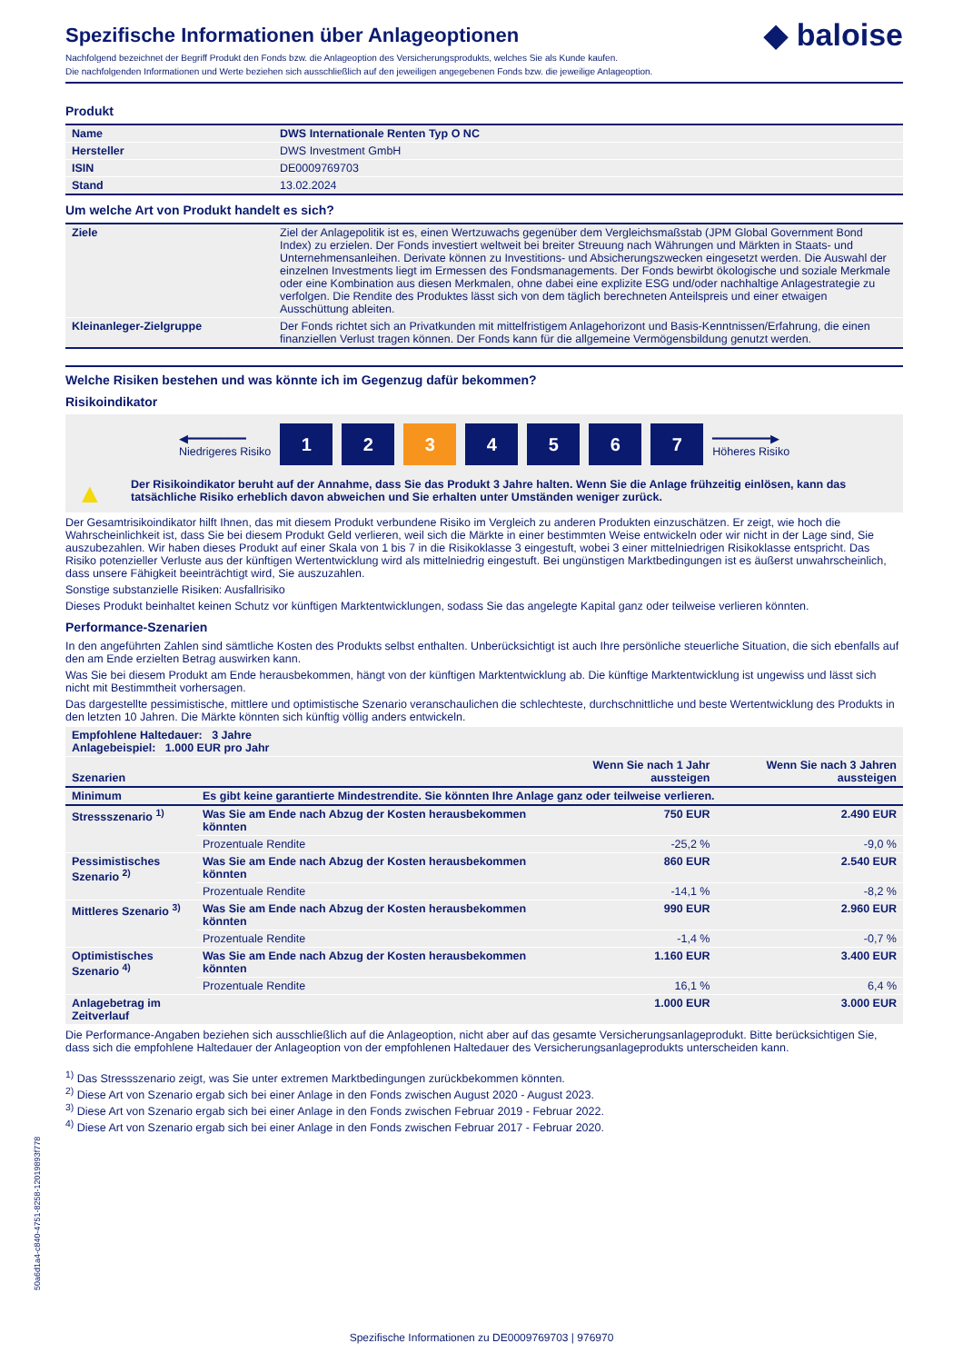◆ baloise
Spezifische Informationen über Anlageoptionen
Nachfolgend bezeichnet der Begriff Produkt den Fonds bzw. die Anlageoption des Versicherungsprodukts, welches Sie als Kunde kaufen.
Die nachfolgenden Informationen und Werte beziehen sich ausschließlich auf den jeweiligen angegebenen Fonds bzw. die jeweilige Anlageoption.
Produkt
| Name | DWS Internationale Renten Typ O NC |
| Hersteller | DWS Investment GmbH |
| ISIN | DE0009769703 |
| Stand | 13.02.2024 |
Um welche Art von Produkt handelt es sich?
| Ziele | Ziel der Anlagepolitik ist es, einen Wertzuwachs gegenüber dem Vergleichsmaßstab (JPM Global Government Bond Index) zu erzielen. Der Fonds investiert weltweit bei breiter Streuung nach Währungen und Märkten in Staats- und Unternehmensanleihen. Derivate können zu Investitions- und Absicherungszwecken eingesetzt werden. Die Auswahl der einzelnen Investments liegt im Ermessen des Fondsmanagements. Der Fonds bewirbt ökologische und soziale Merkmale oder eine Kombination aus diesen Merkmalen, ohne dabei eine explizite ESG und/oder nachhaltige Anlagestrategie zu verfolgen. Die Rendite des Produktes lässt sich von dem täglich berechneten Anteilspreis und einer etwaigen Ausschüttung ableiten. |
| Kleinanleger-Zielgruppe | Der Fonds richtet sich an Privatkunden mit mittelfristigem Anlagehorizont und Basis-Kenntnissen/Erfahrung, die einen finanziellen Verlust tragen können. Der Fonds kann für die allgemeine Vermögensbildung genutzt werden. |
Welche Risiken bestehen und was könnte ich im Gegenzug dafür bekommen?
Risikoindikator
◀━━━━━━━━
Niedrigeres Risiko
1 2 3 4 5 6 7
━━━━━━━━▶
Höheres Risiko
▲ Der Risikoindikator beruht auf der Annahme, dass Sie das Produkt 3 Jahre halten. Wenn Sie die Anlage frühzeitig einlösen, kann das tatsächliche Risiko erheblich davon abweichen und Sie erhalten unter Umständen weniger zurück.
Der Gesamtrisikoindikator hilft Ihnen, das mit diesem Produkt verbundene Risiko im Vergleich zu anderen Produkten einzuschätzen. Er zeigt, wie hoch die Wahrscheinlichkeit ist, dass Sie bei diesem Produkt Geld verlieren, weil sich die Märkte in einer bestimmten Weise entwickeln oder wir nicht in der Lage sind, Sie auszubezahlen. Wir haben dieses Produkt auf einer Skala von 1 bis 7 in die Risikoklasse 3 eingestuft, wobei 3 einer mittelniedrigen Risikoklasse entspricht. Das Risiko potenzieller Verluste aus der künftigen Wertentwicklung wird als mittelniedrig eingestuft. Bei ungünstigen Marktbedingungen ist es äußerst unwahrscheinlich, dass unsere Fähigkeit beeinträchtigt wird, Sie auszuzahlen.
Sonstige substanzielle Risiken: Ausfallrisiko
Dieses Produkt beinhaltet keinen Schutz vor künftigen Marktentwicklungen, sodass Sie das angelegte Kapital ganz oder teilweise verlieren könnten.
Performance-Szenarien
In den angeführten Zahlen sind sämtliche Kosten des Produkts selbst enthalten. Unberücksichtigt ist auch Ihre persönliche steuerliche Situation, die sich ebenfalls auf den am Ende erzielten Betrag auswirken kann.
Was Sie bei diesem Produkt am Ende herausbekommen, hängt von der künftigen Marktentwicklung ab. Die künftige Marktentwicklung ist ungewiss und lässt sich nicht mit Bestimmtheit vorhersagen.
Das dargestellte pessimistische, mittlere und optimistische Szenario veranschaulichen die schlechteste, durchschnittliche und beste Wertentwicklung des Produkts in den letzten 10 Jahren. Die Märkte könnten sich künftig völlig anders entwickeln.
| Empfohlene Haltedauer: 3 Jahre Anlagebeispiel: 1.000 EUR pro Jahr | | | |
| Szenarien | | Wenn Sie nach 1 Jahr aussteigen | Wenn Sie nach 3 Jahren aussteigen |
| Minimum | Es gibt keine garantierte Mindestrendite. Sie könnten Ihre Anlage ganz oder teilweise verlieren. | | |
| Stressszenario <sup>1)</sup> | Was Sie am Ende nach Abzug der Kosten herausbekommen könnten | 750 EUR | 2.490 EUR |
| | Prozentuale Rendite | -25,2 % | -9,0 % |
| Pessimistisches Szenario <sup>2)</sup> | Was Sie am Ende nach Abzug der Kosten herausbekommen könnten | 860 EUR | 2.540 EUR |
| | Prozentuale Rendite | -14,1 % | -8,2 % |
| Mittleres Szenario <sup>3)</sup> | Was Sie am Ende nach Abzug der Kosten herausbekommen könnten | 990 EUR | 2.960 EUR |
| | Prozentuale Rendite | -1,4 % | -0,7 % |
| Optimistisches Szenario <sup>4)</sup> | Was Sie am Ende nach Abzug der Kosten herausbekommen könnten | 1.160 EUR | 3.400 EUR |
| | Prozentuale Rendite | 16,1 % | 6,4 % |
| Anlagebetrag im Zeitverlauf | | 1.000 EUR | 3.000 EUR |
Die Performance-Angaben beziehen sich ausschließlich auf die Anlageoption, nicht aber auf das gesamte Versicherungsanlageprodukt. Bitte berücksichtigen Sie, dass sich die empfohlene Haltedauer der Anlageoption von der empfohlenen Haltedauer des Versicherungsanlageprodukts unterscheiden kann.
<sup>1)</sup> Das Stressszenario zeigt, was Sie unter extremen Marktbedingungen zurückbekommen könnten.
<sup>2)</sup> Diese Art von Szenario ergab sich bei einer Anlage in den Fonds zwischen August 2020 - August 2023.
<sup>3)</sup> Diese Art von Szenario ergab sich bei einer Anlage in den Fonds zwischen Februar 2019 - Februar 2022.
<sup>4)</sup> Diese Art von Szenario ergab sich bei einer Anlage in den Fonds zwischen Februar 2017 - Februar 2020.
50a6d1a4-c840-4751-8258-12019893f778
Spezifische Informationen zu DE0009769703 | 976970